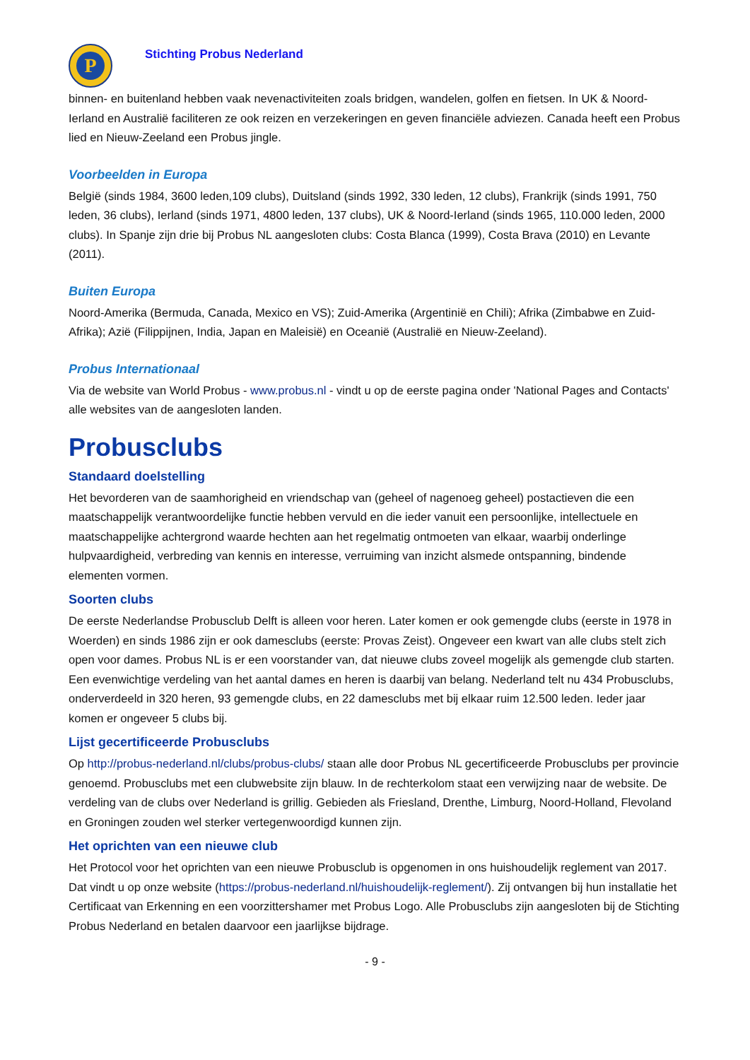P
Stichting Probus Nederland
binnen- en buitenland hebben vaak nevenactiviteiten zoals bridgen, wandelen, golfen en fietsen. In UK & Noord-Ierland en Australië faciliteren ze ook reizen en verzekeringen en geven financiële adviezen. Canada heeft een Probus lied en Nieuw-Zeeland een Probus jingle.
Voorbeelden in Europa
België (sinds 1984, 3600 leden,109 clubs), Duitsland (sinds 1992, 330 leden, 12 clubs), Frankrijk (sinds 1991, 750 leden, 36 clubs), Ierland (sinds 1971, 4800 leden, 137 clubs), UK & Noord-Ierland (sinds 1965, 110.000 leden, 2000 clubs). In Spanje zijn drie bij Probus NL aangesloten clubs: Costa Blanca (1999), Costa Brava (2010) en Levante (2011).
Buiten Europa
Noord-Amerika (Bermuda, Canada, Mexico en VS); Zuid-Amerika (Argentinië en Chili); Afrika (Zimbabwe en Zuid-Afrika); Azië (Filippijnen, India, Japan en Maleisië) en Oceanië (Australië en Nieuw-Zeeland).
Probus Internationaal
Via de website van World Probus - www.probus.nl - vindt u op de eerste pagina onder 'National Pages and Contacts' alle websites van de aangesloten landen.
Probusclubs
Standaard doelstelling
Het bevorderen van de saamhorigheid en vriendschap van (geheel of nagenoeg geheel) postactieven die een maatschappelijk verantwoordelijke functie hebben vervuld en die ieder vanuit een persoonlijke, intellectuele en maatschappelijke achtergrond waarde hechten aan het regelmatig ontmoeten van elkaar, waarbij onderlinge hulpvaardigheid, verbreding van kennis en interesse, verruiming van inzicht alsmede ontspanning, bindende elementen vormen.
Soorten clubs
De eerste Nederlandse Probusclub Delft is alleen voor heren. Later komen er ook gemengde clubs (eerste in 1978 in Woerden) en sinds 1986 zijn er ook damesclubs (eerste: Provas Zeist). Ongeveer een kwart van alle clubs stelt zich open voor dames. Probus NL is er een voorstander van, dat nieuwe clubs zoveel mogelijk als gemengde club starten. Een evenwichtige verdeling van het aantal dames en heren is daarbij van belang. Nederland telt nu 434 Probusclubs, onderverdeeld in 320 heren, 93 gemengde clubs, en 22 damesclubs met bij elkaar ruim 12.500 leden. Ieder jaar komen er ongeveer 5 clubs bij.
Lijst gecertificeerde Probusclubs
Op http://probus-nederland.nl/clubs/probus-clubs/ staan alle door Probus NL gecertificeerde Probusclubs per provincie genoemd. Probusclubs met een clubwebsite zijn blauw. In de rechterkolom staat een verwijzing naar de website. De verdeling van de clubs over Nederland is grillig. Gebieden als Friesland, Drenthe, Limburg, Noord-Holland, Flevoland en Groningen zouden wel sterker vertegenwoordigd kunnen zijn.
Het oprichten van een nieuwe club
Het Protocol voor het oprichten van een nieuwe Probusclub is opgenomen in ons huishoudelijk reglement van 2017. Dat vindt u op onze website (https://probus-nederland.nl/huishoudelijk-reglement/). Zij ontvangen bij hun installatie het Certificaat van Erkenning en een voorzittershamer met Probus Logo. Alle Probusclubs zijn aangesloten bij de Stichting Probus Nederland en betalen daarvoor een jaarlijkse bijdrage.
- 9 -